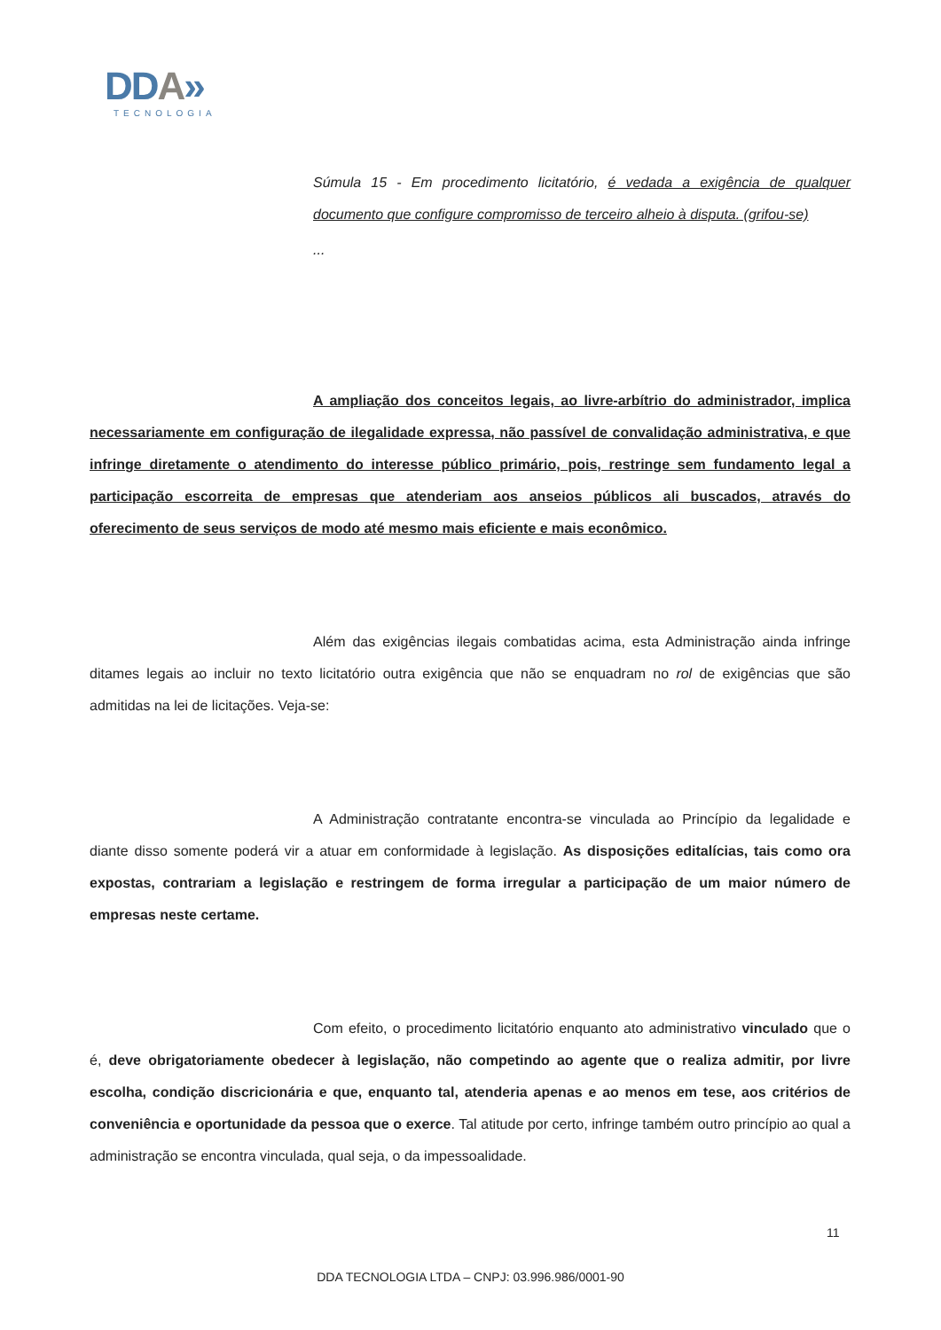DDA»
TECNOLOGIA
Súmula 15 - Em procedimento licitatório, é vedada a exigência de qualquer documento que configure compromisso de terceiro alheio à disputa. (grifou-se)
...
A ampliação dos conceitos legais, ao livre-arbítrio do administrador, implica necessariamente em configuração de ilegalidade expressa, não passível de convalidação administrativa, e que infringe diretamente o atendimento do interesse público primário, pois, restringe sem fundamento legal a participação escorreita de empresas que atenderiam aos anseios públicos ali buscados, através do oferecimento de seus serviços de modo até mesmo mais eficiente e mais econômico.
Além das exigências ilegais combatidas acima, esta Administração ainda infringe ditames legais ao incluir no texto licitatório outra exigência que não se enquadram no rol de exigências que são admitidas na lei de licitações. Veja-se:
A Administração contratante encontra-se vinculada ao Princípio da legalidade e diante disso somente poderá vir a atuar em conformidade à legislação. As disposições editalícias, tais como ora expostas, contrariam a legislação e restringem de forma irregular a participação de um maior número de empresas neste certame.
Com efeito, o procedimento licitatório enquanto ato administrativo vinculado que o é, deve obrigatoriamente obedecer à legislação, não competindo ao agente que o realiza admitir, por livre escolha, condição discricionária e que, enquanto tal, atenderia apenas e ao menos em tese, aos critérios de conveniência e oportunidade da pessoa que o exerce. Tal atitude por certo, infringe também outro princípio ao qual a administração se encontra vinculada, qual seja, o da impessoalidade.
11
DDA TECNOLOGIA LTDA – CNPJ: 03.996.986/0001-90